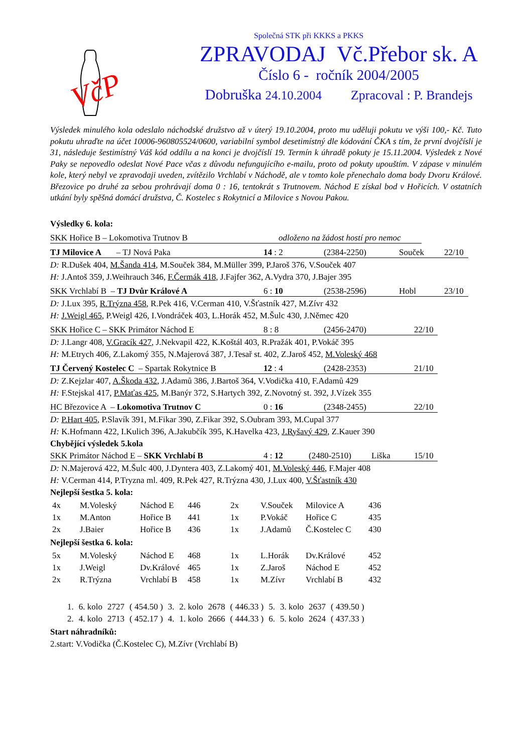VčP
Společná STK při KKKS a PKKS
ZPRAVODAJ Vč.Přebor sk. A
Číslo 6 - ročník 2004/2005
Dobruška 24.10.2004 Zpracoval : P. Brandejs
Výsledek minulého kola odeslalo náchodské družstvo až v úterý 19.10.2004, proto mu uděluji pokutu ve výši 100,- Kč. Tuto pokutu uhraďte na účet 10006-960805524/0600, variabilní symbol desetimístný dle kódování ČKA s tím, že první dvojčíslí je 31, následuje šestimístný Váš kód oddílu a na konci je dvojčíslí 19. Termín k úhradě pokuty je 15.11.2004. Výsledek z Nové Paky se nepovedlo odeslat Nové Pace včas z důvodu nefungujícího e-mailu, proto od pokuty upouštím. V zápase v minulém kole, který nebyl ve zpravodaji uveden, zvítězilo Vrchlabí v Náchodě, ale v tomto kole přenechalo doma body Dvoru Králové. Březovice po druhé za sebou prohrávají doma 0 : 16, tentokrát s Trutnovem. Náchod E získal bod v Hořicích. V ostatních utkání byly spěšná domácí družstva, Č. Kostelec s Rokytnicí a Milovice s Novou Pakou.
Výsledky 6. kola:
SKK Hořice B – Lokomotiva Trutnov B odloženo na žádost hostí pro nemoc
TJ Milovice A – TJ Nová Paka 14 : 2 (2384-2250) Souček 22/10
D: R.Dušek 404, M.Šanda 414, M.Souček 384, M.Müller 399, P.Jaroš 376, V.Souček 407
H: J.Antoš 359, J.Weihrauch 346, F.Čermák 418, J.Fajfer 362, A.Vydra 370, J.Bajer 395
SKK Vrchlabí B – TJ Dvůr Králové A 6 : 10 (2538-2596) Hobl 23/10
D: J.Lux 395, R.Trýzna 458, R.Pek 416, V.Cerman 410, V.Šťastník 427, M.Zívr 432
H: J.Weigl 465, P.Weigl 426, I.Vondráček 403, L.Horák 452, M.Šulc 430, J.Němec 420
SKK Hořice C – SKK Primátor Náchod E 8 : 8 (2456-2470) 22/10
D: J.Langr 408, V.Gracík 427, J.Nekvapil 422, K.Koštál 403, R.Pražák 401, P.Vokáč 395
H: M.Etrych 406, Z.Lakomý 355, N.Majerová 387, J.Tesař st. 402, Z.Jaroš 452, M.Voleský 468
TJ Červený Kostelec C – Spartak Rokytnice B 12 : 4 (2428-2353) 21/10
D: Z.Kejzlar 407, A.Škoda 432, J.Adamů 386, J.Bartoš 364, V.Vodička 410, F.Adamů 429
H: F.Stejskal 417, P.Maťas 425, M.Banýr 372, S.Hartych 392, Z.Novotný st. 392, J.Vízek 355
HC Březovice A – Lokomotiva Trutnov C 0 : 16 (2348-2455) 22/10
D: P.Hart 405, P.Slavík 391, M.Fikar 390, Z.Fikar 392, S.Oubram 393, M.Cupal 377
H: K.Hofmann 422, I.Kulich 396, A.Jakubčík 395, K.Havelka 423, J.Ryšavý 429, Z.Kauer 390
Chybějící výsledek 5.kola
SKK Primátor Náchod E – SKK Vrchlabí B 4 : 12 (2480-2510) Liška 15/10
D: N.Majerová 422, M.Šulc 400, J.Dyntera 403, Z.Lakomý 401, M.Voleský 446, F.Majer 408
H: V.Cerman 414, P.Tryzna ml. 409, R.Pek 427, R.Trýzna 430, J.Lux 400, V.Šťastník 430
Nejlepší šestka 5. kola:
| 4x | M.Voleský | Náchod E | 446 | 2x | V.Souček | Milovice A | 436 |
| 1x | M.Anton | Hořice B | 441 | 1x | P.Vokáč | Hořice C | 435 |
| 2x | J.Baier | Hořice B | 436 | 1x | J.Adamů | Č.Kostelec C | 430 |
Nejlepší šestka 6. kola:
| 5x | M.Voleský | Náchod E | 468 | 1x | L.Horák | Dv.Králové | 452 |
| 1x | J.Weigl | Dv.Králové | 465 | 1x | Z.Jaroš | Náchod E | 452 |
| 2x | R.Trýzna | Vrchlabí B | 458 | 1x | M.Zívr | Vrchlabí B | 432 |
| 1. | 6. kolo | 2727 | ( 454.50 ) | 3. | 2. kolo | 2678 | ( 446.33 ) | 5. | 3. kolo | 2637 | ( 439.50 ) |
| 2. | 4. kolo | 2713 | ( 452.17 ) | 4. | 1. kolo | 2666 | ( 444.33 ) | 6. | 5. kolo | 2624 | ( 437.33 ) |
Start náhradníků:
2.start: V.Vodička (Č.Kostelec C), M.Zívr (Vrchlabí B)